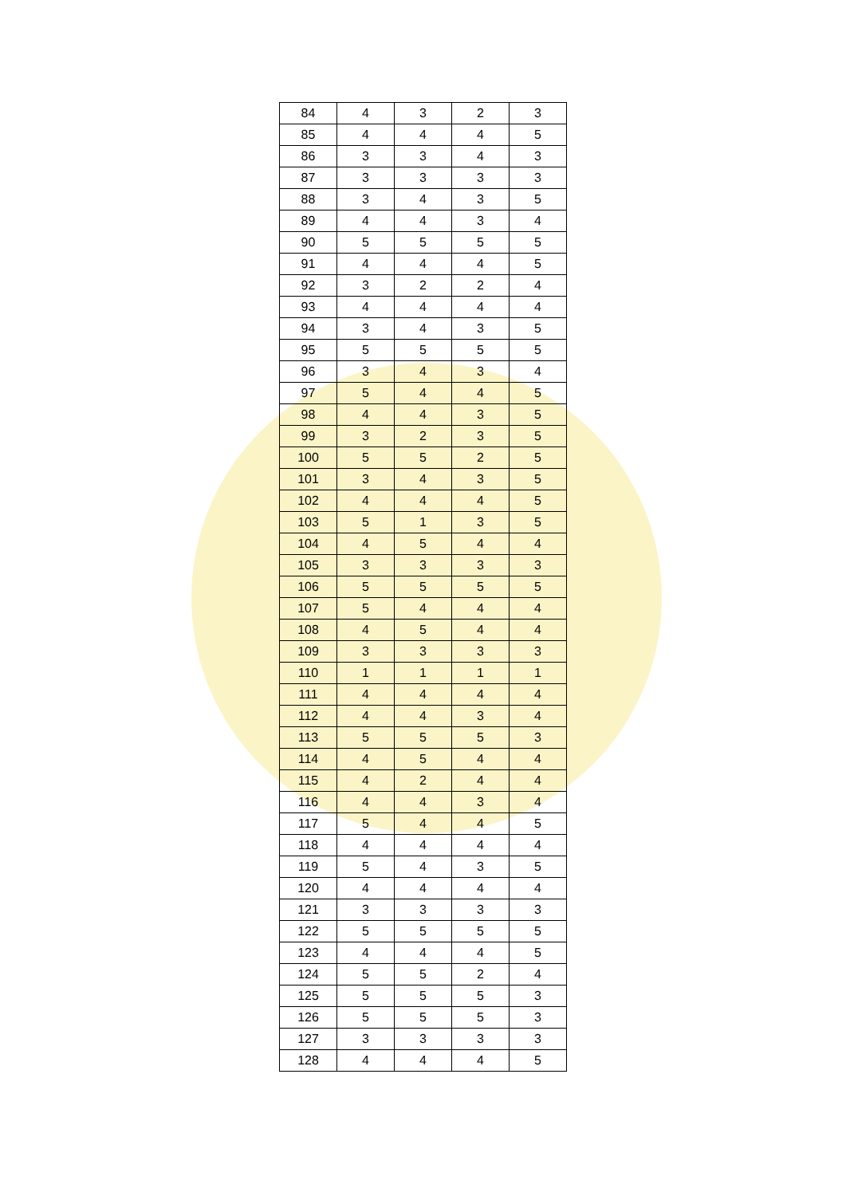| 84 | 4 | 3 | 2 | 3 |
| 85 | 4 | 4 | 4 | 5 |
| 86 | 3 | 3 | 4 | 3 |
| 87 | 3 | 3 | 3 | 3 |
| 88 | 3 | 4 | 3 | 5 |
| 89 | 4 | 4 | 3 | 4 |
| 90 | 5 | 5 | 5 | 5 |
| 91 | 4 | 4 | 4 | 5 |
| 92 | 3 | 2 | 2 | 4 |
| 93 | 4 | 4 | 4 | 4 |
| 94 | 3 | 4 | 3 | 5 |
| 95 | 5 | 5 | 5 | 5 |
| 96 | 3 | 4 | 3 | 4 |
| 97 | 5 | 4 | 4 | 5 |
| 98 | 4 | 4 | 3 | 5 |
| 99 | 3 | 2 | 3 | 5 |
| 100 | 5 | 5 | 2 | 5 |
| 101 | 3 | 4 | 3 | 5 |
| 102 | 4 | 4 | 4 | 5 |
| 103 | 5 | 1 | 3 | 5 |
| 104 | 4 | 5 | 4 | 4 |
| 105 | 3 | 3 | 3 | 3 |
| 106 | 5 | 5 | 5 | 5 |
| 107 | 5 | 4 | 4 | 4 |
| 108 | 4 | 5 | 4 | 4 |
| 109 | 3 | 3 | 3 | 3 |
| 110 | 1 | 1 | 1 | 1 |
| 111 | 4 | 4 | 4 | 4 |
| 112 | 4 | 4 | 3 | 4 |
| 113 | 5 | 5 | 5 | 3 |
| 114 | 4 | 5 | 4 | 4 |
| 115 | 4 | 2 | 4 | 4 |
| 116 | 4 | 4 | 3 | 4 |
| 117 | 5 | 4 | 4 | 5 |
| 118 | 4 | 4 | 4 | 4 |
| 119 | 5 | 4 | 3 | 5 |
| 120 | 4 | 4 | 4 | 4 |
| 121 | 3 | 3 | 3 | 3 |
| 122 | 5 | 5 | 5 | 5 |
| 123 | 4 | 4 | 4 | 5 |
| 124 | 5 | 5 | 2 | 4 |
| 125 | 5 | 5 | 5 | 3 |
| 126 | 5 | 5 | 5 | 3 |
| 127 | 3 | 3 | 3 | 3 |
| 128 | 4 | 4 | 4 | 5 |